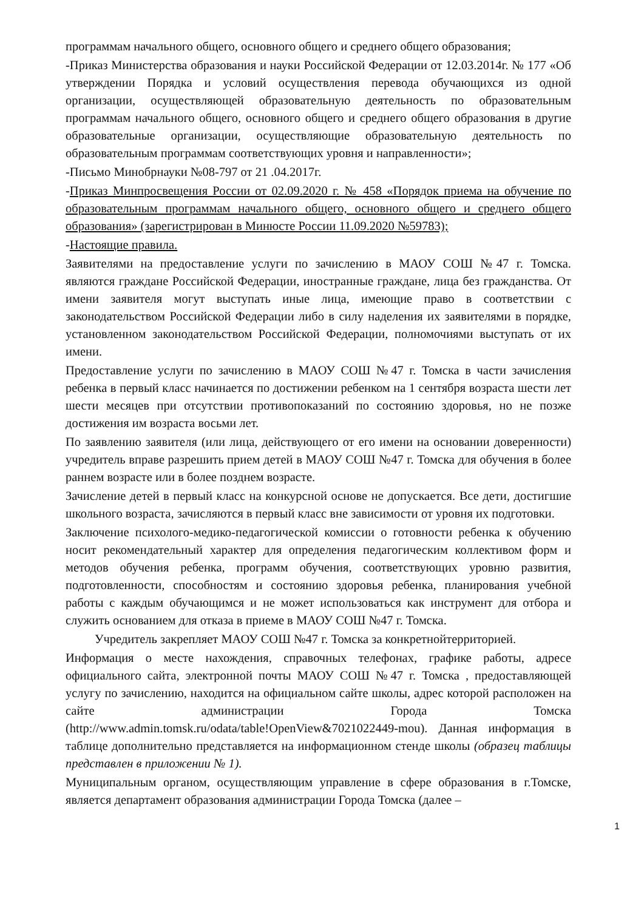программам начального общего, основного общего и среднего общего образования;
-Приказ Министерства образования и науки Российской Федерации от 12.03.2014г. № 177 «Об утверждении Порядка и условий осуществления перевода обучающихся из одной организации, осуществляющей образовательную деятельность по образовательным программам начального общего, основного общего и среднего общего образования в другие образовательные организации, осуществляющие образовательную деятельность по образовательным программам соответствующих уровня и направленности»;
-Письмо Минобрнауки №08-797 от 21 .04.2017г.
-Приказ Минпросвещения России от 02.09.2020 г. № 458 «Порядок приема на обучение по образовательным программам начального общего, основного общего и среднего общего образования» (зарегистрирован в Минюсте России 11.09.2020 №59783);
-Настоящие правила.
Заявителями на предоставление услуги по зачислению в МАОУ СОШ №47 г. Томска. являются граждане Российской Федерации, иностранные граждане, лица без гражданства. От имени заявителя могут выступать иные лица, имеющие право в соответствии с законодательством Российской Федерации либо в силу наделения их заявителями в порядке, установленном законодательством Российской Федерации, полномочиями выступать от их имени.
Предоставление услуги по зачислению в МАОУ СОШ №47 г. Томска в части зачисления ребенка в первый класс начинается по достижении ребенком на 1 сентября возраста шести лет шести месяцев при отсутствии противопоказаний по состоянию здоровья, но не позже достижения им возраста восьми лет.
По заявлению заявителя (или лица, действующего от его имени на основании доверенности) учредитель вправе разрешить прием детей в МАОУ СОШ №47 г. Томска для обучения в более раннем возрасте или в более позднем возрасте.
Зачисление детей в первый класс на конкурсной основе не допускается. Все дети, достигшие школьного возраста, зачисляются в первый класс вне зависимости от уровня их подготовки.
Заключение психолого-медико-педагогической комиссии о готовности ребенка к обучению носит рекомендательный характер для определения педагогическим коллективом форм и методов обучения ребенка, программ обучения, соответствующих уровню развития, подготовленности, способностям и состоянию здоровья ребенка, планирования учебной работы с каждым обучающимся и не может использоваться как инструмент для отбора и служить основанием для отказа в приеме в МАОУ СОШ №47 г. Томска.
Учредитель закрепляет МАОУ СОШ №47 г. Томска за конкретнойтерриторией.
Информация о месте нахождения, справочных телефонах, графике работы, адресе официального сайта, электронной почты МАОУ СОШ №47 г. Томска , предоставляющей услугу по зачислению, находится на официальном сайте школы, адрес которой расположен на сайте администрации Города Томска (http://www.admin.tomsk.ru/odata/table!OpenView&7021022449-mou). Данная информация в таблице дополнительно представляется на информационном стенде школы (образец таблицы представлен в приложении № 1).
Муниципальным органом, осуществляющим управление в сфере образования в г.Томске, является департамент образования администрации Города Томска (далее –
1